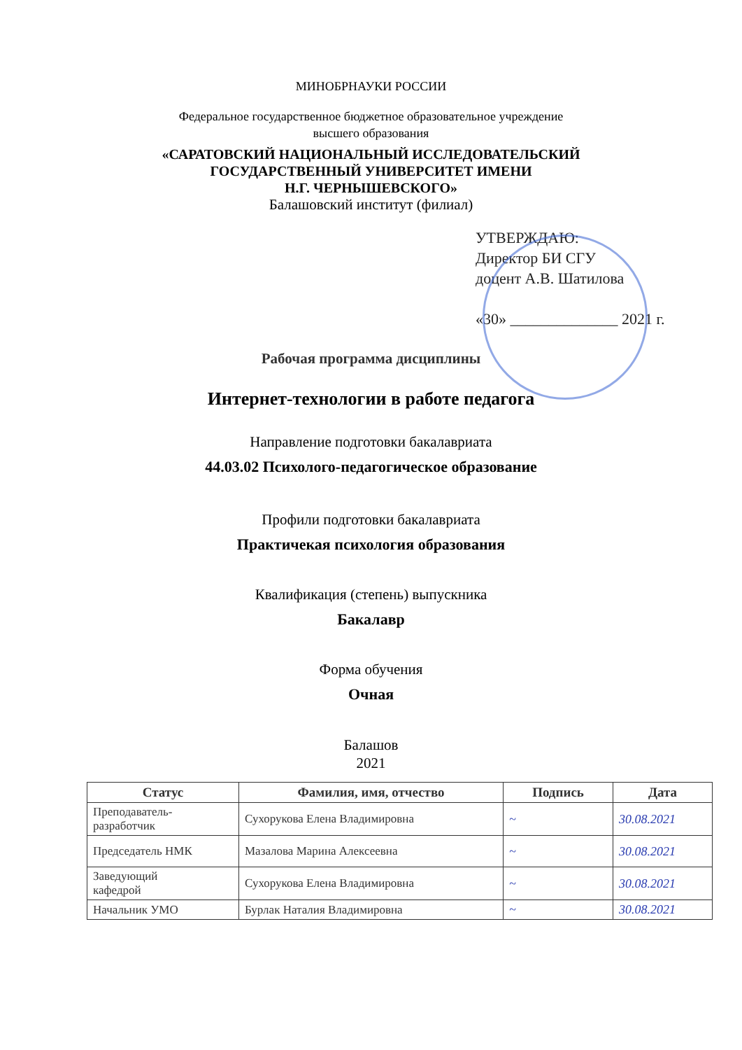МИНОБРНАУКИ РОССИИ
Федеральное государственное бюджетное образовательное учреждение
высшего образования
«САРАТОВСКИЙ НАЦИОНАЛЬНЫЙ ИССЛЕДОВАТЕЛЬСКИЙ
ГОСУДАРСТВЕННЫЙ УНИВЕРСИТЕТ ИМЕНИ
Н.Г. ЧЕРНЫШЕВСКОГО»
Балашовский институт (филиал)
УТВЕРЖДАЮ:
Директор БИ СГУ
доцент А.В. Шатилова
«30» ______________ 2021 г.
Рабочая программа дисциплины
Интернет-технологии в работе педагога
Направление подготовки бакалавриата
44.03.02 Психолого-педагогическое образование
Профили подготовки бакалавриата
Практичекая психология образования
Квалификация (степень) выпускника
Бакалавр
Форма обучения
Очная
Балашов
2021
| Статус | Фамилия, имя, отчество | Подпись | Дата |
| --- | --- | --- | --- |
| Преподаватель- разработчик | Сухорукова Елена Владимировна | ~ | 30.08.2021 |
| Председатель НМК | Мазалова Марина Алексеевна | ~ | 30.08.2021 |
| Заведующий кафедрой | Сухорукова Елена Владимировна | ~ | 30.08.2021 |
| Начальник УМО | Бурлак Наталия Владимировна | ~ | 30.08.2021 |